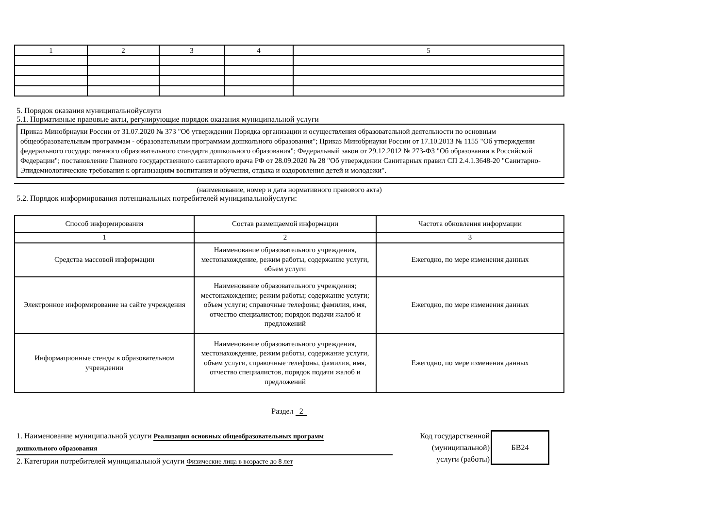| 1 | 2 | 3 | 4 | 5 |
5. Порядок оказания муниципальнойуслуги
5.1. Нормативные правовые акты, регулирующие порядок оказания муниципальной услуги
Приказ Минобрнауки России от 31.07.2020 № 373 "Об утверждении Порядка организации и осуществления образовательной деятельности по основным общеобразовательным программам - образовательным программам дошкольного образования"; Приказ Минобрнауки России от 17.10.2013 № 1155 "Об утверждении федерального государственного образовательного стандарта дошкольного образования"; Федеральный закон от 29.12.2012 № 273-ФЗ "Об образовании в Российской Федерации"; постановление Главного государственного санитарного врача РФ от 28.09.2020 № 28 "Об утверждении Санитарных правил СП 2.4.1.3648-20 "Санитарно-Эпидемиологические требования к организациям воспитания и обучения, отдыха и оздоровления детей и молодежи".
(наименование, номер и дата нормативного правового акта)
5.2. Порядок информирования потенциальных потребителей муниципальнойуслуги:
| Способ информирования | Состав размещаемой информации | Частота обновления информации |
| 1 | 2 | 3 |
| Средства массовой информации | Наименование образовательного учреждения, местонахождение, режим работы, содержание услуги, объем услуги | Ежегодно, по мере изменения данных |
| Электронное информирование на сайте учреждения | Наименование образовательного учреждения; местонахождение; режим работы; содержание услуги; объем услуги; справочные телефоны; фамилия, имя, отчество специалистов; порядок подачи жалоб и предложений | Ежегодно, по мере изменения данных |
| Информационные стенды в образовательном учреждении | Наименование образовательного учреждения, местонахождение, режим работы, содержание услуги, объем услуги, справочные телефоны, фамилия, имя, отчество специалистов, порядок подачи жалоб и предложений | Ежегодно, по мере изменения данных |
Раздел 2
1. Наименование муниципальной услуги Реализация основных общеобразовательных программ
дошкольного образования
2. Категории потребителей муниципальной услуги Физические лица в возрасте до 8 лет
Код государственной
(муниципальной)
услуги (работы)
БВ24